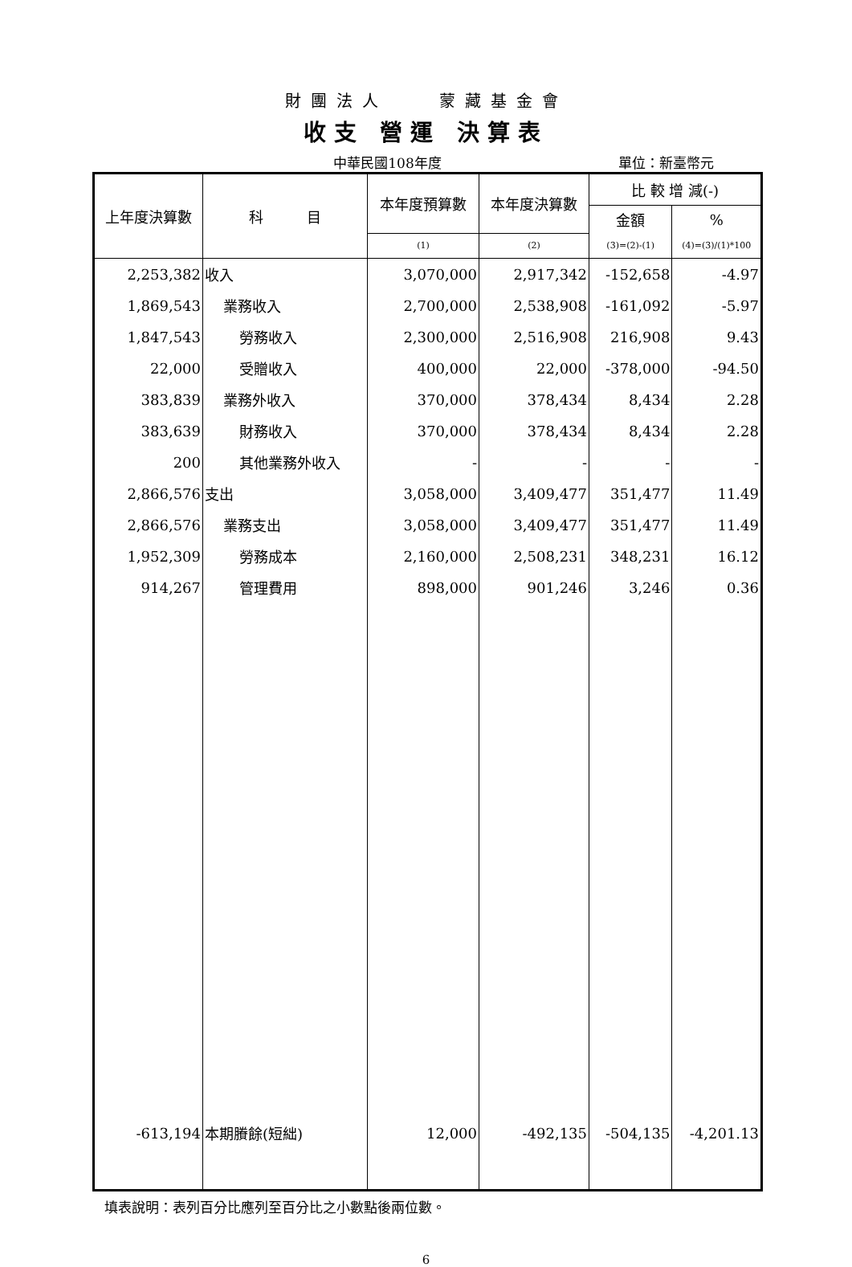財團法人　　蒙藏基金會
收支 營運 決算表
中華民國108年度 單位：新臺幣元
| 上年度決算數 | 科 目 | 本年度預算數 | 本年度決算數 | 比 較 增 減(-) | |
| --- | --- | --- | --- | --- | --- |
| | | | | 金額 | % |
| | | (1) | (2) | (3)=(2)-(1) | (4)=(3)/(1)*100 |
| 2,253,382 | 收入 | 3,070,000 | 2,917,342 | -152,658 | -4.97 |
| 1,869,543 | 業務收入 | 2,700,000 | 2,538,908 | -161,092 | -5.97 |
| 1,847,543 | 勞務收入 | 2,300,000 | 2,516,908 | 216,908 | 9.43 |
| 22,000 | 受贈收入 | 400,000 | 22,000 | -378,000 | -94.50 |
| 383,839 | 業務外收入 | 370,000 | 378,434 | 8,434 | 2.28 |
| 383,639 | 財務收入 | 370,000 | 378,434 | 8,434 | 2.28 |
| 200 | 其他業務外收入 | - | - | - | - |
| 2,866,576 | 支出 | 3,058,000 | 3,409,477 | 351,477 | 11.49 |
| 2,866,576 | 業務支出 | 3,058,000 | 3,409,477 | 351,477 | 11.49 |
| 1,952,309 | 勞務成本 | 2,160,000 | 2,508,231 | 348,231 | 16.12 |
| 914,267 | 管理費用 | 898,000 | 901,246 | 3,246 | 0.36 |
| -613,194 | 本期賸餘(短絀) | 12,000 | -492,135 | -504,135 | -4,201.13 |
填表說明：表列百分比應列至百分比之小數點後兩位數。
6